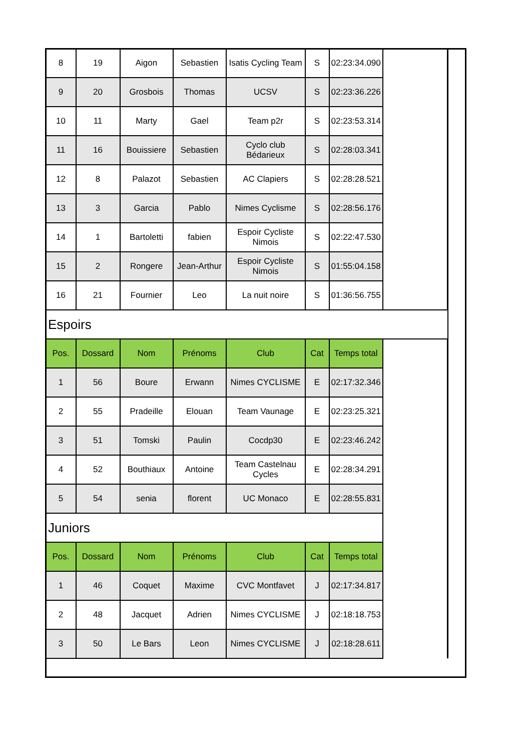| 8 | 19 | Aigon | Sebastien | Isatis Cycling Team | S | 02:23:34.090 | |
| 9 | 20 | Grosbois | Thomas | UCSV | S | 02:23:36.226 | |
| 10 | 11 | Marty | Gael | Team p2r | S | 02:23:53.314 | |
| 11 | 16 | Bouissiere | Sebastien | Cyclo club Bédarieux | S | 02:28:03.341 | |
| 12 | 8 | Palazot | Sebastien | AC Clapiers | S | 02:28:28.521 | |
| 13 | 3 | Garcia | Pablo | Nimes Cyclisme | S | 02:28:56.176 | |
| 14 | 1 | Bartoletti | fabien | Espoir Cycliste Nimois | S | 02:22:47.530 | |
| 15 | 2 | Rongere | Jean-Arthur | Espoir Cycliste Nimois | S | 01:55:04.158 | |
| 16 | 21 | Fournier | Leo | La nuit noire | S | 01:36:56.755 | |
| Espoirs | | | | | | | |
| Pos. | Dossard | Nom | Prénoms | Club | Cat | Temps total | |
| 1 | 56 | Boure | Erwann | Nimes CYCLISME | E | 02:17:32.346 | |
| 2 | 55 | Pradeille | Elouan | Team Vaunage | E | 02:23:25.321 | |
| 3 | 51 | Tomski | Paulin | Cocdp30 | E | 02:23:46.242 | |
| 4 | 52 | Bouthiaux | Antoine | Team Castelnau Cycles | E | 02:28:34.291 | |
| 5 | 54 | senia | florent | UC Monaco | E | 02:28:55.831 | |
| Juniors | | | | | | | |
| Pos. | Dossard | Nom | Prénoms | Club | Cat | Temps total | |
| 1 | 46 | Coquet | Maxime | CVC Montfavet | J | 02:17:34.817 | |
| 2 | 48 | Jacquet | Adrien | Nimes CYCLISME | J | 02:18:18.753 | |
| 3 | 50 | Le Bars | Leon | Nimes CYCLISME | J | 02:18:28.611 | |